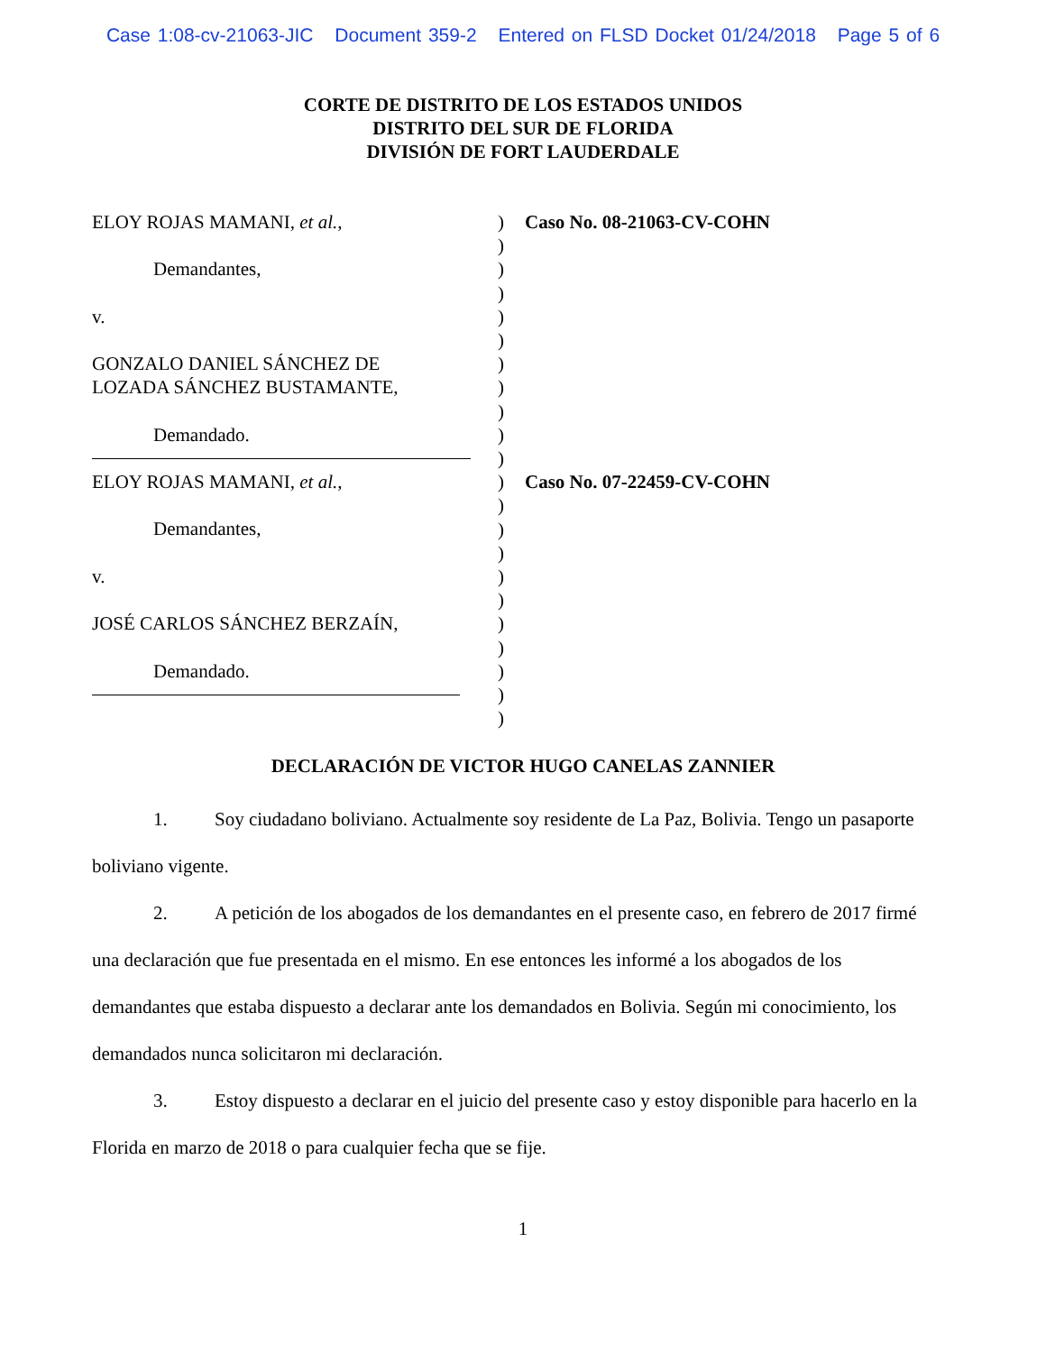Case 1:08-cv-21063-JIC Document 359-2 Entered on FLSD Docket 01/24/2018 Page 5 of 6
CORTE DE DISTRITO DE LOS ESTADOS UNIDOS
DISTRITO DEL SUR DE FLORIDA
DIVISIÓN DE FORT LAUDERDALE
ELOY ROJAS MAMANI, et al.,
Demandantes,
v.
GONZALO DANIEL SÁNCHEZ DE
LOZADA SÁNCHEZ BUSTAMANTE,
Demandado.
ELOY ROJAS MAMANI, et al.,
Demandantes,
v.
JOSÉ CARLOS SÁNCHEZ BERZAÍN,
Demandado.
)
)
)
)
)
)
)
)
)
)
)
)
)
)
)
)
)
)
)
)
)
)
Caso No. 08-21063-CV-COHN
Caso No. 07-22459-CV-COHN
DECLARACIÓN DE VICTOR HUGO CANELAS ZANNIER
1. Soy ciudadano boliviano. Actualmente soy residente de La Paz, Bolivia. Tengo un pasaporte boliviano vigente.
2. A petición de los abogados de los demandantes en el presente caso, en febrero de 2017 firmé una declaración que fue presentada en el mismo. En ese entonces les informé a los abogados de los demandantes que estaba dispuesto a declarar ante los demandados en Bolivia. Según mi conocimiento, los demandados nunca solicitaron mi declaración.
3. Estoy dispuesto a declarar en el juicio del presente caso y estoy disponible para hacerlo en la Florida en marzo de 2018 o para cualquier fecha que se fije.
1